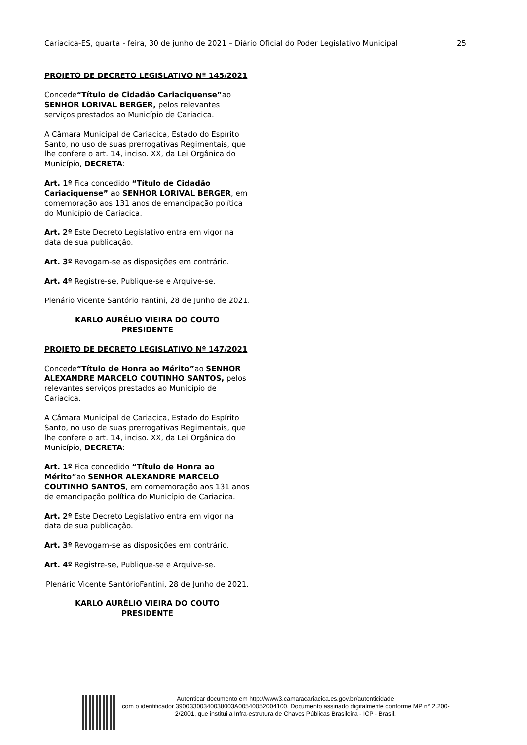Cariacica-ES, quarta - feira, 30 de junho de 2021 – Diário Oficial do Poder Legislativo Municipal 25
PROJETO DE DECRETO LEGISLATIVO Nº 145/2021
Concede“Título de Cidadão Cariaciquense”ao SENHOR LORIVAL BERGER, pelos relevantes serviços prestados ao Município de Cariacica.
A Câmara Municipal de Cariacica, Estado do Espírito Santo, no uso de suas prerrogativas Regimentais, que lhe confere o art. 14, inciso. XX, da Lei Orgânica do Município, DECRETA:
Art. 1º Fica concedido “Título de Cidadão Cariaciquense” ao SENHOR LORIVAL BERGER, em comemoração aos 131 anos de emancipação política do Município de Cariacica.
Art. 2º Este Decreto Legislativo entra em vigor na data de sua publicação.
Art. 3º Revogam-se as disposições em contrário.
Art. 4º Registre-se, Publique-se e Arquive-se.
Plenário Vicente Santório Fantini, 28 de Junho de 2021.
KARLO AURÉLIO VIEIRA DO COUTO
PRESIDENTE
PROJETO DE DECRETO LEGISLATIVO Nº 147/2021
Concede“Título de Honra ao Mérito”ao SENHOR ALEXANDRE MARCELO COUTINHO SANTOS, pelos relevantes serviços prestados ao Município de Cariacica.
A Câmara Municipal de Cariacica, Estado do Espírito Santo, no uso de suas prerrogativas Regimentais, que lhe confere o art. 14, inciso. XX, da Lei Orgânica do Município, DECRETA:
Art. 1º Fica concedido “Título de Honra ao Mérito”ao SENHOR ALEXANDRE MARCELO COUTINHO SANTOS, em comemoração aos 131 anos de emancipação política do Município de Cariacica.
Art. 2º Este Decreto Legislativo entra em vigor na data de sua publicação.
Art. 3º Revogam-se as disposições em contrário.
Art. 4º Registre-se, Publique-se e Arquive-se.
Plenário Vicente SantórioFantini, 28 de Junho de 2021.
KARLO AURÉLIO VIEIRA DO COUTO
PRESIDENTE
Autenticar documento em http://www3.camaracariacica.es.gov.br/autenticidade
com o identificador 39003300340038003A00540052004100, Documento assinado digitalmente conforme MP n° 2.200-2/2001, que institui a Infra-estrutura de Chaves Públicas Brasileira - ICP - Brasil.